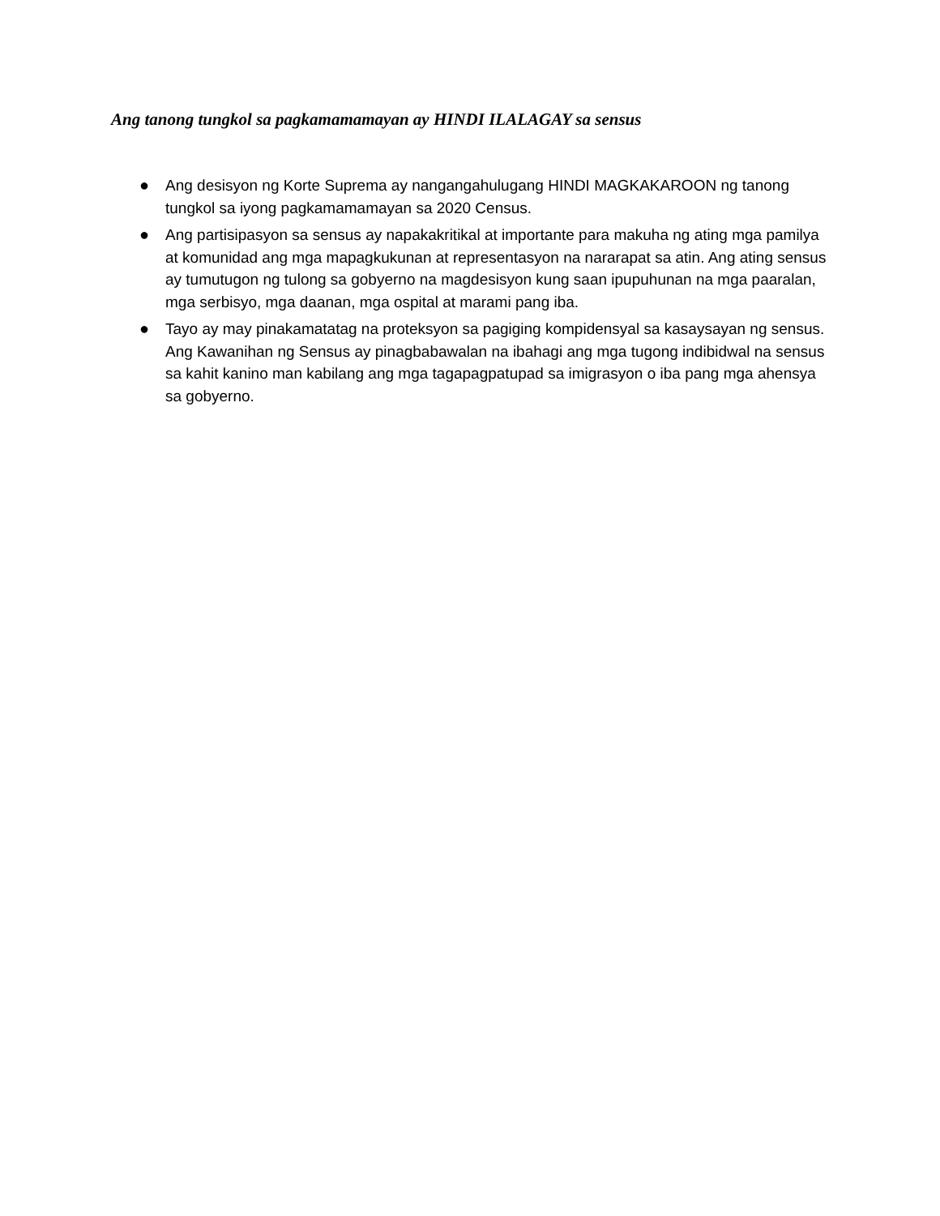Ang tanong tungkol sa pagkamamamayan ay HINDI ILALAGAY sa sensus
● Ang desisyon ng Korte Suprema ay nangangahulugang HINDI MAGKAKAROON ng tanong tungkol sa iyong pagkamamamayan sa 2020 Census.
● Ang partisipasyon sa sensus ay napakakritikal at importante para makuha ng ating mga pamilya at komunidad ang mga mapagkukunan at representasyon na nararapat sa atin. Ang ating sensus ay tumutugon ng tulong sa gobyerno na magdesisyon kung saan ipupuhunan na mga paaralan, mga serbisyo, mga daanan, mga ospital at marami pang iba.
● Tayo ay may pinakamatatag na proteksyon sa pagiging kompidensyal sa kasaysayan ng sensus. Ang Kawanihan ng Sensus ay pinagbabawalan na ibahagi ang mga tugong indibidwal na sensus sa kahit kanino man kabilang ang mga tagapagpatupad sa imigrasyon o iba pang mga ahensya sa gobyerno.